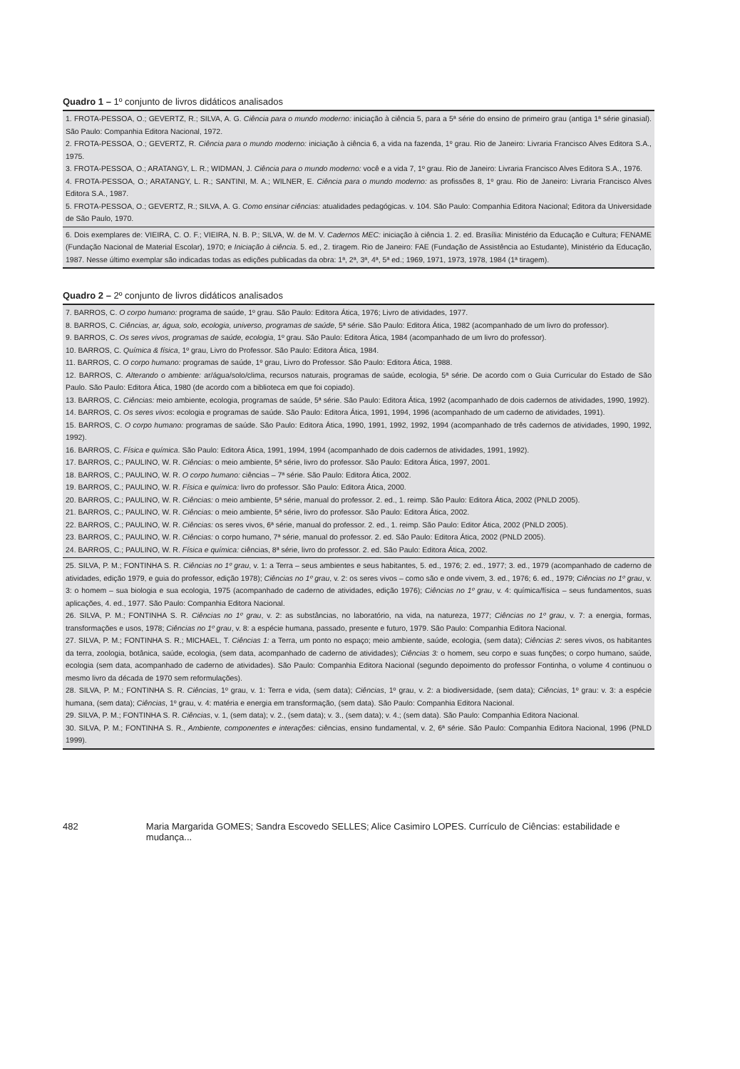Quadro 1 – 1º conjunto de livros didáticos analisados
| 1. FROTA-PESSOA, O.; GEVERTZ, R.; SILVA, A. G. Ciência para o mundo moderno: iniciação à ciência 5, para a 5ª série do ensino de primeiro grau (antiga 1ª série ginasial). São Paulo: Companhia Editora Nacional, 1972. 2. FROTA-PESSOA, O.; GEVERTZ, R. Ciência para o mundo moderno: iniciação à ciência 6, a vida na fazenda, 1º grau. Rio de Janeiro: Livraria Francisco Alves Editora S.A., 1975. 3. FROTA-PESSOA, O.; ARATANGY, L. R.; WIDMAN, J. Ciência para o mundo moderno: você e a vida 7, 1º grau. Rio de Janeiro: Livraria Francisco Alves Editora S.A., 1976. 4. FROTA-PESSOA, O.; ARATANGY, L. R.; SANTINI, M. A.; WILNER, E. Ciência para o mundo moderno: as profissões 8, 1º grau. Rio de Janeiro: Livraria Francisco Alves Editora S.A., 1987. 5. FROTA-PESSOA, O.; GEVERTZ, R.; SILVA, A. G. Como ensinar ciências: atualidades pedagógicas. v. 104. São Paulo: Companhia Editora Nacional; Editora da Universidade de São Paulo, 1970. |
| 6. Dois exemplares de: VIEIRA, C. O. F.; VIEIRA, N. B. P.; SILVA, W. de M. V. Cadernos MEC: iniciação à ciência 1. 2. ed. Brasília: Ministério da Educação e Cultura; FENAME (Fundação Nacional de Material Escolar), 1970; e Iniciação à ciência . 5. ed., 2. tiragem. Rio de Janeiro: FAE (Fundação de Assistência ao Estudante), Ministério da Educação, 1987. Nesse último exemplar são indicadas todas as edições publicadas da obra: 1ª, 2ª, 3ª, 4ª, 5ª ed.; 1969, 1971, 1973, 1978, 1984 (1ª tiragem). |
Quadro 2 – 2º conjunto de livros didáticos analisados
| 7. BARROS, C. O corpo humano: programa de saúde, 1º grau. São Paulo: Editora Ática, 1976; Livro de atividades, 1977. 8. BARROS, C. Ciências, ar, água, solo, ecologia, universo, programas de saúde , 5ª série. São Paulo: Editora Ática, 1982 (acompanhado de um livro do professor). 9. BARROS, C. Os seres vivos, programas de saúde, ecologia , 1º grau. São Paulo: Editora Ática, 1984 (acompanhado de um livro do professor). 10. BARROS, C. Química & física , 1º grau, Livro do Professor. São Paulo: Editora Ática, 1984. 11. BARROS, C. O corpo humano: programas de saúde, 1º grau, Livro do Professor. São Paulo: Editora Ática, 1988. 12. BARROS, C. Alterando o ambiente: ar/água/solo/clima, recursos naturais, programas de saúde, ecologia, 5ª série. De acordo com o Guia Curricular do Estado de São Paulo. São Paulo: Editora Ática, 1980 (de acordo com a biblioteca em que foi copiado). 13. BARROS, C. Ciências: meio ambiente, ecologia, programas de saúde, 5ª série. São Paulo: Editora Ática, 1992 (acompanhado de dois cadernos de atividades, 1990, 1992). 14. BARROS, C. Os seres vivos : ecologia e programas de saúde. São Paulo: Editora Ática, 1991, 1994, 1996 (acompanhado de um caderno de atividades, 1991). 15. BARROS, C. O corpo humano: programas de saúde. São Paulo: Editora Ática, 1990, 1991, 1992, 1992, 1994 (acompanhado de três cadernos de atividades, 1990, 1992, 1992). 16. BARROS, C. Física e química . São Paulo: Editora Ática, 1991, 1994, 1994 (acompanhado de dois cadernos de atividades, 1991, 1992). 17. BARROS, C.; PAULINO, W. R. Ciências: o meio ambiente, 5ª série, livro do professor. São Paulo: Editora Ática, 1997, 2001. 18. BARROS, C.; PAULINO, W. R. O corpo humano: ciências – 7ª série. São Paulo: Editora Ática, 2002. 19. BARROS, C.; PAULINO, W. R. Física e química: livro do professor. São Paulo: Editora Ática, 2000. 20. BARROS, C.; PAULINO, W. R. Ciências: o meio ambiente, 5ª série, manual do professor. 2. ed., 1. reimp. São Paulo: Editora Ática, 2002 (PNLD 2005). 21. BARROS, C.; PAULINO, W. R. Ciências: o meio ambiente, 5ª série, livro do professor. São Paulo: Editora Ática, 2002. 22. BARROS, C.; PAULINO, W. R. Ciências: os seres vivos, 6ª série, manual do professor. 2. ed., 1. reimp. São Paulo: Editor Ática, 2002 (PNLD 2005). 23. BARROS, C.; PAULINO, W. R. Ciências: o corpo humano, 7ª série, manual do professor. 2. ed. São Paulo: Editora Ática, 2002 (PNLD 2005). 24. BARROS, C.; PAULINO, W. R. Física e química: ciências, 8ª série, livro do professor. 2. ed. São Paulo: Editora Ática, 2002. |
| 25. SILVA, P. M.; FONTINHA S. R. Ciências no 1º grau , v. 1: a Terra – seus ambientes e seus habitantes, 5. ed., 1976; 2. ed., 1977; 3. ed., 1979 (acompanhado de caderno de atividades, edição 1979, e guia do professor, edição 1978); Ciências no 1º grau , v. 2: os seres vivos – como são e onde vivem, 3. ed., 1976; 6. ed., 1979; Ciências no 1º grau , v. 3: o homem – sua biologia e sua ecologia, 1975 (acompanhado de caderno de atividades, edição 1976); Ciências no 1º grau , v. 4: química/física – seus fundamentos, suas aplicações, 4. ed., 1977. São Paulo: Companhia Editora Nacional. 26. SILVA, P. M.; FONTINHA S. R. Ciências no 1º grau , v. 2: as substâncias, no laboratório, na vida, na natureza, 1977; Ciências no 1º grau , v. 7: a energia, formas, transformações e usos, 1978; Ciências no 1º grau , v. 8: a espécie humana, passado, presente e futuro, 1979. São Paulo: Companhia Editora Nacional. 27. SILVA, P. M.; FONTINHA S. R.; MICHAEL, T. Ciências 1: a Terra, um ponto no espaço; meio ambiente, saúde, ecologia, (sem data); Ciências 2: seres vivos, os habitantes da terra, zoologia, botânica, saúde, ecologia, (sem data, acompanhado de caderno de atividades); Ciências 3: o homem, seu corpo e suas funções; o corpo humano, saúde, ecologia (sem data, acompanhado de caderno de atividades). São Paulo: Companhia Editora Nacional (segundo depoimento do professor Fontinha, o volume 4 continuou o mesmo livro da década de 1970 sem reformulações). 28. SILVA, P. M.; FONTINHA S. R. Ciências , 1º grau, v. 1: Terra e vida, (sem data); Ciências , 1º grau, v. 2: a biodiversidade, (sem data); Ciências , 1º grau: v. 3: a espécie humana, (sem data); Ciências , 1º grau, v. 4: matéria e energia em transformação, (sem data). São Paulo: Companhia Editora Nacional. 29. SILVA, P. M.; FONTINHA S. R. Ciências , v. 1, (sem data); v. 2., (sem data); v. 3., (sem data); v. 4.; (sem data). São Paulo: Companhia Editora Nacional. 30. SILVA, P. M.; FONTINHA S. R., Ambiente, componentes e interações: ciências, ensino fundamental, v. 2, 6ª série. São Paulo: Companhia Editora Nacional, 1996 (PNLD 1999). |
482 Maria Margarida GOMES; Sandra Escovedo SELLES; Alice Casimiro LOPES. Currículo de Ciências: estabilidade e mudança...